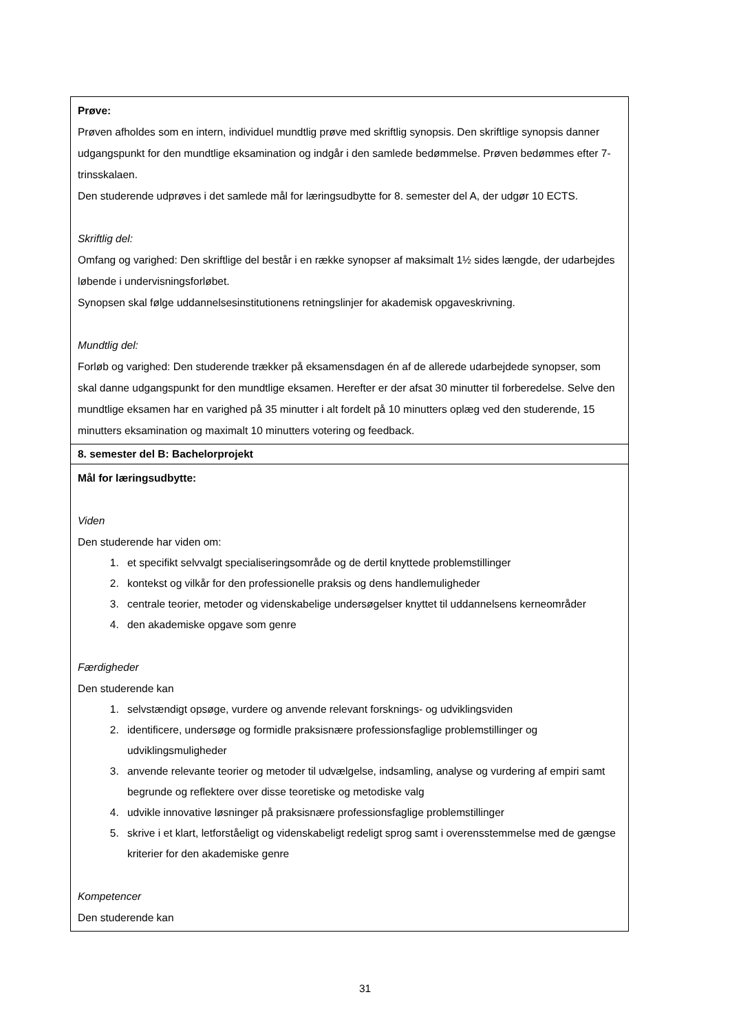| Prøve: Prøven afholdes som en intern, individuel mundtlig prøve med skriftlig synopsis. Den skriftlige synopsis danner udgangspunkt for den mundtlige eksamination og indgår i den samlede bedømmelse. Prøven bedømmes efter 7-trinsskalaen. Den studerende udprøves i det samlede mål for læringsudbytte for 8. semester del A, der udgør 10 ECTS. Skriftlig del: Omfang og varighed: Den skriftlige del består i en række synopser af maksimalt 1½ sides længde, der udarbejdes løbende i undervisningsforløbet. Synopsen skal følge uddannelsesinstitutionens retningslinjer for akademisk opgaveskrivning. Mundtlig del: Forløb og varighed: Den studerende trækker på eksamensdagen én af de allerede udarbejdede synopser, som skal danne udgangspunkt for den mundtlige eksamen. Herefter er der afsat 30 minutter til forberedelse. Selve den mundtlige eksamen har en varighed på 35 minutter i alt fordelt på 10 minutters oplæg ved den studerende, 15 minutters eksamination og maximalt 10 minutters votering og feedback. |
| 8. semester del B: Bachelorprojekt |
| Mål for læringsudbytte: Viden Den studerende har viden om: 1. et specifikt selvvalgt specialiseringsområde og de dertil knyttede problemstillinger 2. kontekst og vilkår for den professionelle praksis og dens handlemuligheder 3. centrale teorier, metoder og videnskabelige undersøgelser knyttet til uddannelsens kerneområder 4. den akademiske opgave som genre Færdigheder Den studerende kan 1. selvstændigt opsøge, vurdere og anvende relevant forsknings- og udviklingsviden 2. identificere, undersøge og formidle praksisnære professionsfaglige problemstillinger og udviklingsmuligheder 3. anvende relevante teorier og metoder til udvælgelse, indsamling, analyse og vurdering af empiri samt begrunde og reflektere over disse teoretiske og metodiske valg 4. udvikle innovative løsninger på praksisnære professionsfaglige problemstillinger 5. skrive i et klart, letforståeligt og videnskabeligt redeligt sprog samt i overensstemmelse med de gængse kriterier for den akademiske genre Kompetencer Den studerende kan |
31